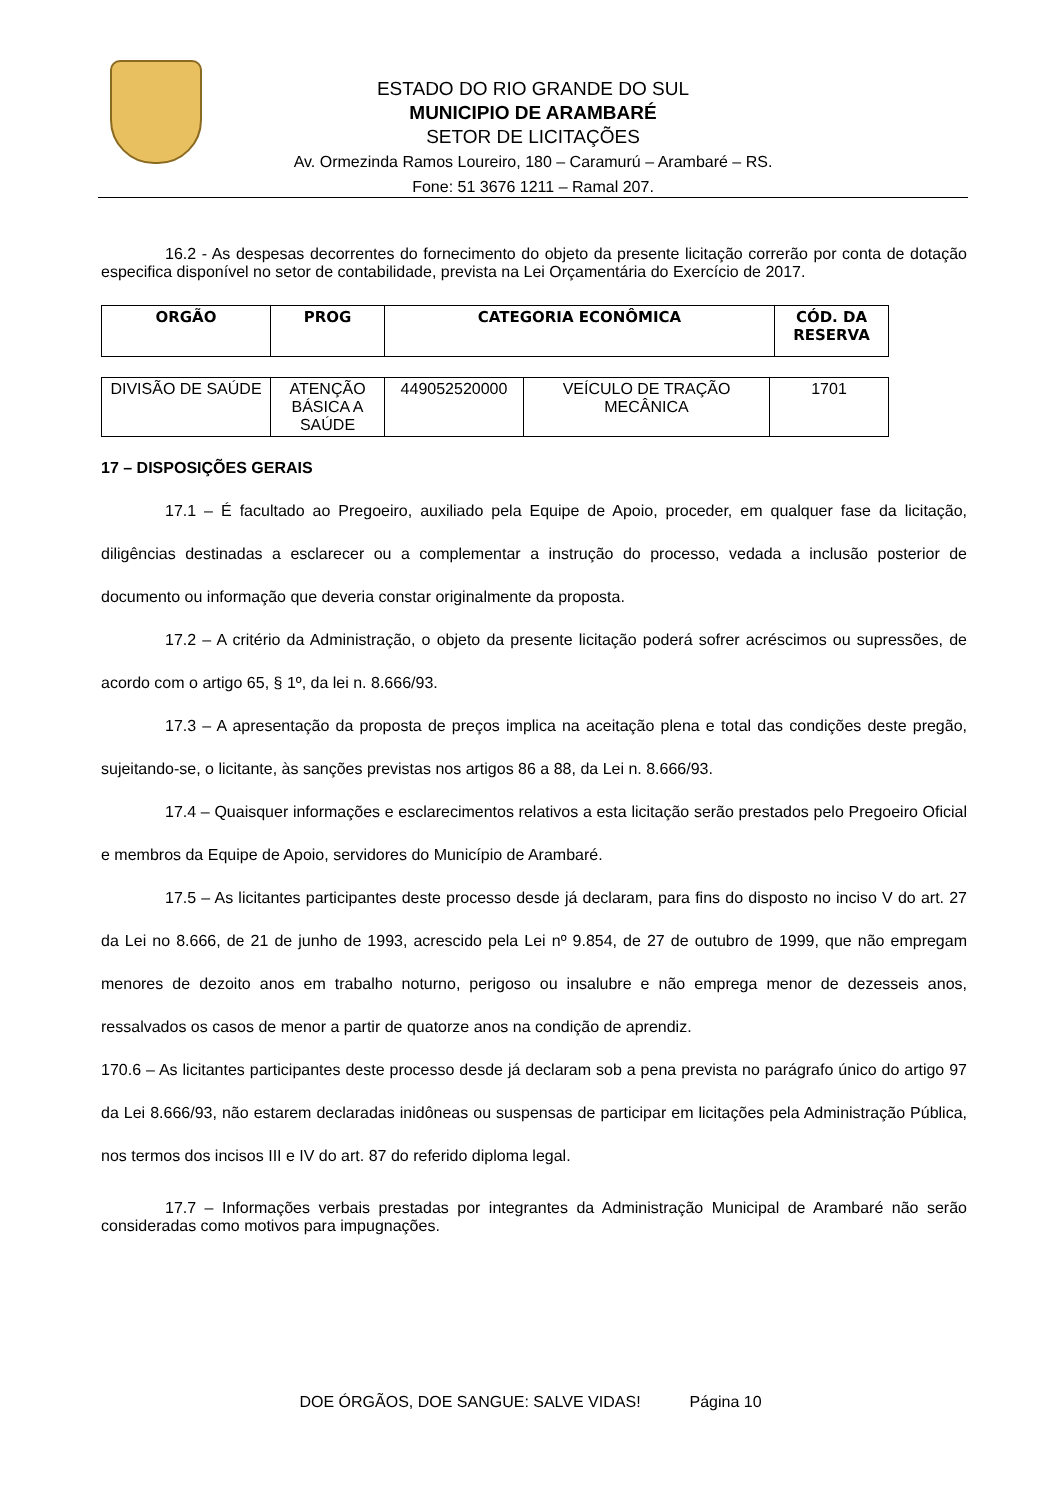ESTADO DO RIO GRANDE DO SUL
MUNICIPIO DE ARAMBARÉ
SETOR DE LICITAÇÕES
Av. Ormezinda Ramos Loureiro, 180 – Caramurú – Arambaré – RS.
Fone: 51 3676 1211 – Ramal 207.
16.2 - As despesas decorrentes do fornecimento do objeto da presente licitação correrão por conta de dotação especifica disponível no setor de contabilidade, prevista na Lei Orçamentária do Exercício de 2017.
| ORGÃO | PROG | CATEGORIA ECONÔMICA | CÓD. DA RESERVA |
| --- | --- | --- | --- |
| DIVISÃO DE SAÚDE | ATENÇÃO BÁSICA A SAÚDE | 449052520000 | VEÍCULO DE TRAÇÃO MECÂNICA | 1701 |
17 – DISPOSIÇÕES GERAIS
17.1 – É facultado ao Pregoeiro, auxiliado pela Equipe de Apoio, proceder, em qualquer fase da licitação, diligências destinadas a esclarecer ou a complementar a instrução do processo, vedada a inclusão posterior de documento ou informação que deveria constar originalmente da proposta.
17.2 – A critério da Administração, o objeto da presente licitação poderá sofrer acréscimos ou supressões, de acordo com o artigo 65, § 1º, da lei n. 8.666/93.
17.3 – A apresentação da proposta de preços implica na aceitação plena e total das condições deste pregão, sujeitando-se, o licitante, às sanções previstas nos artigos 86 a 88, da Lei n. 8.666/93.
17.4 – Quaisquer informações e esclarecimentos relativos a esta licitação serão prestados pelo Pregoeiro Oficial e membros da Equipe de Apoio, servidores do Município de Arambaré.
17.5 – As licitantes participantes deste processo desde já declaram, para fins do disposto no inciso V do art. 27 da Lei no 8.666, de 21 de junho de 1993, acrescido pela Lei nº 9.854, de 27 de outubro de 1999, que não empregam menores de dezoito anos em trabalho noturno, perigoso ou insalubre e não emprega menor de dezesseis anos, ressalvados os casos de menor a partir de quatorze anos na condição de aprendiz.
170.6 – As licitantes participantes deste processo desde já declaram sob a pena prevista no parágrafo único do artigo 97 da Lei 8.666/93, não estarem declaradas inidôneas ou suspensas de participar em licitações pela Administração Pública, nos termos dos incisos III e IV do art. 87 do referido diploma legal.
17.7 – Informações verbais prestadas por integrantes da Administração Municipal de Arambaré não serão consideradas como motivos para impugnações.
DOE ÓRGÃOS, DOE SANGUE: SALVE VIDAS! Página 10